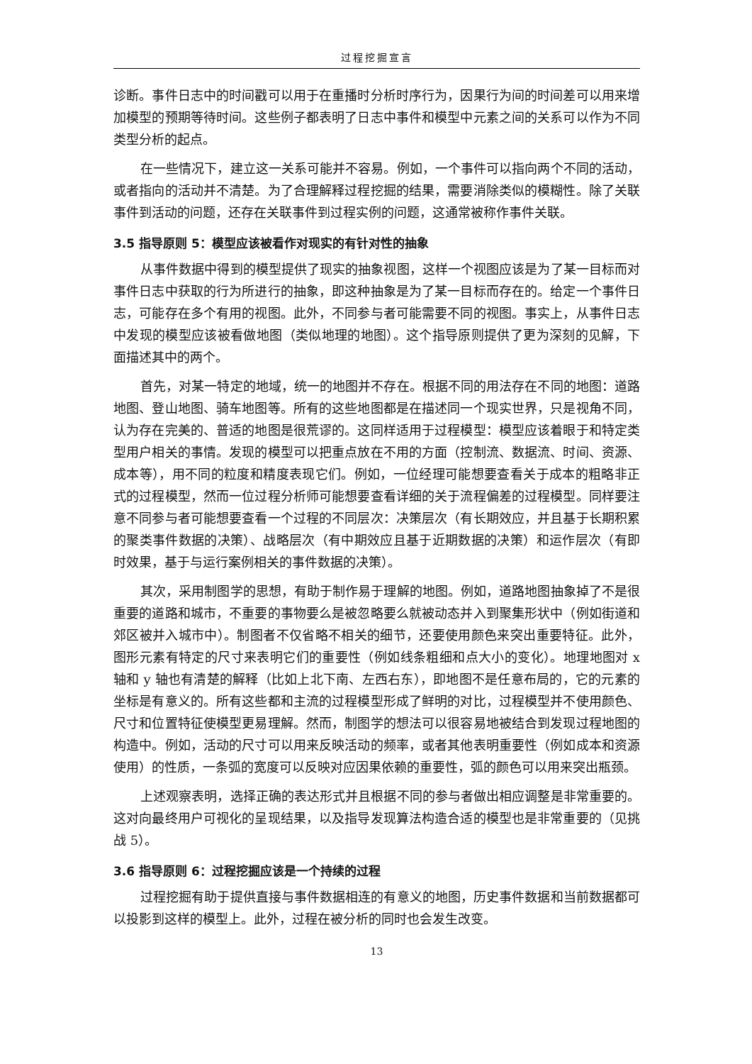过程挖掘宣言
诊断。事件日志中的时间戳可以用于在重播时分析时序行为，因果行为间的时间差可以用来增加模型的预期等待时间。这些例子都表明了日志中事件和模型中元素之间的关系可以作为不同类型分析的起点。
在一些情况下，建立这一关系可能并不容易。例如，一个事件可以指向两个不同的活动，或者指向的活动并不清楚。为了合理解释过程挖掘的结果，需要消除类似的模糊性。除了关联事件到活动的问题，还存在关联事件到过程实例的问题，这通常被称作事件关联。
3.5 指导原则 5：模型应该被看作对现实的有针对性的抽象
从事件数据中得到的模型提供了现实的抽象视图，这样一个视图应该是为了某一目标而对事件日志中获取的行为所进行的抽象，即这种抽象是为了某一目标而存在的。给定一个事件日志，可能存在多个有用的视图。此外，不同参与者可能需要不同的视图。事实上，从事件日志中发现的模型应该被看做地图（类似地理的地图）。这个指导原则提供了更为深刻的见解，下面描述其中的两个。
首先，对某一特定的地域，统一的地图并不存在。根据不同的用法存在不同的地图：道路地图、登山地图、骑车地图等。所有的这些地图都是在描述同一个现实世界，只是视角不同，认为存在完美的、普适的地图是很荒谬的。这同样适用于过程模型：模型应该着眼于和特定类型用户相关的事情。发现的模型可以把重点放在不用的方面（控制流、数据流、时间、资源、成本等），用不同的粒度和精度表现它们。例如，一位经理可能想要查看关于成本的粗略非正式的过程模型，然而一位过程分析师可能想要查看详细的关于流程偏差的过程模型。同样要注意不同参与者可能想要查看一个过程的不同层次：决策层次（有长期效应，并且基于长期积累的聚类事件数据的决策）、战略层次（有中期效应且基于近期数据的决策）和运作层次（有即时效果，基于与运行案例相关的事件数据的决策）。
其次，采用制图学的思想，有助于制作易于理解的地图。例如，道路地图抽象掉了不是很重要的道路和城市，不重要的事物要么是被忽略要么就被动态并入到聚集形状中（例如街道和郊区被并入城市中）。制图者不仅省略不相关的细节，还要使用颜色来突出重要特征。此外，图形元素有特定的尺寸来表明它们的重要性（例如线条粗细和点大小的变化）。地理地图对 x 轴和 y 轴也有清楚的解释（比如上北下南、左西右东），即地图不是任意布局的，它的元素的坐标是有意义的。所有这些都和主流的过程模型形成了鲜明的对比，过程模型并不使用颜色、尺寸和位置特征使模型更易理解。然而，制图学的想法可以很容易地被结合到发现过程地图的构造中。例如，活动的尺寸可以用来反映活动的频率，或者其他表明重要性（例如成本和资源使用）的性质，一条弧的宽度可以反映对应因果依赖的重要性，弧的颜色可以用来突出瓶颈。
上述观察表明，选择正确的表达形式并且根据不同的参与者做出相应调整是非常重要的。这对向最终用户可视化的呈现结果，以及指导发现算法构造合适的模型也是非常重要的（见挑战 5）。
3.6 指导原则 6：过程挖掘应该是一个持续的过程
过程挖掘有助于提供直接与事件数据相连的有意义的地图，历史事件数据和当前数据都可以投影到这样的模型上。此外，过程在被分析的同时也会发生改变。
13